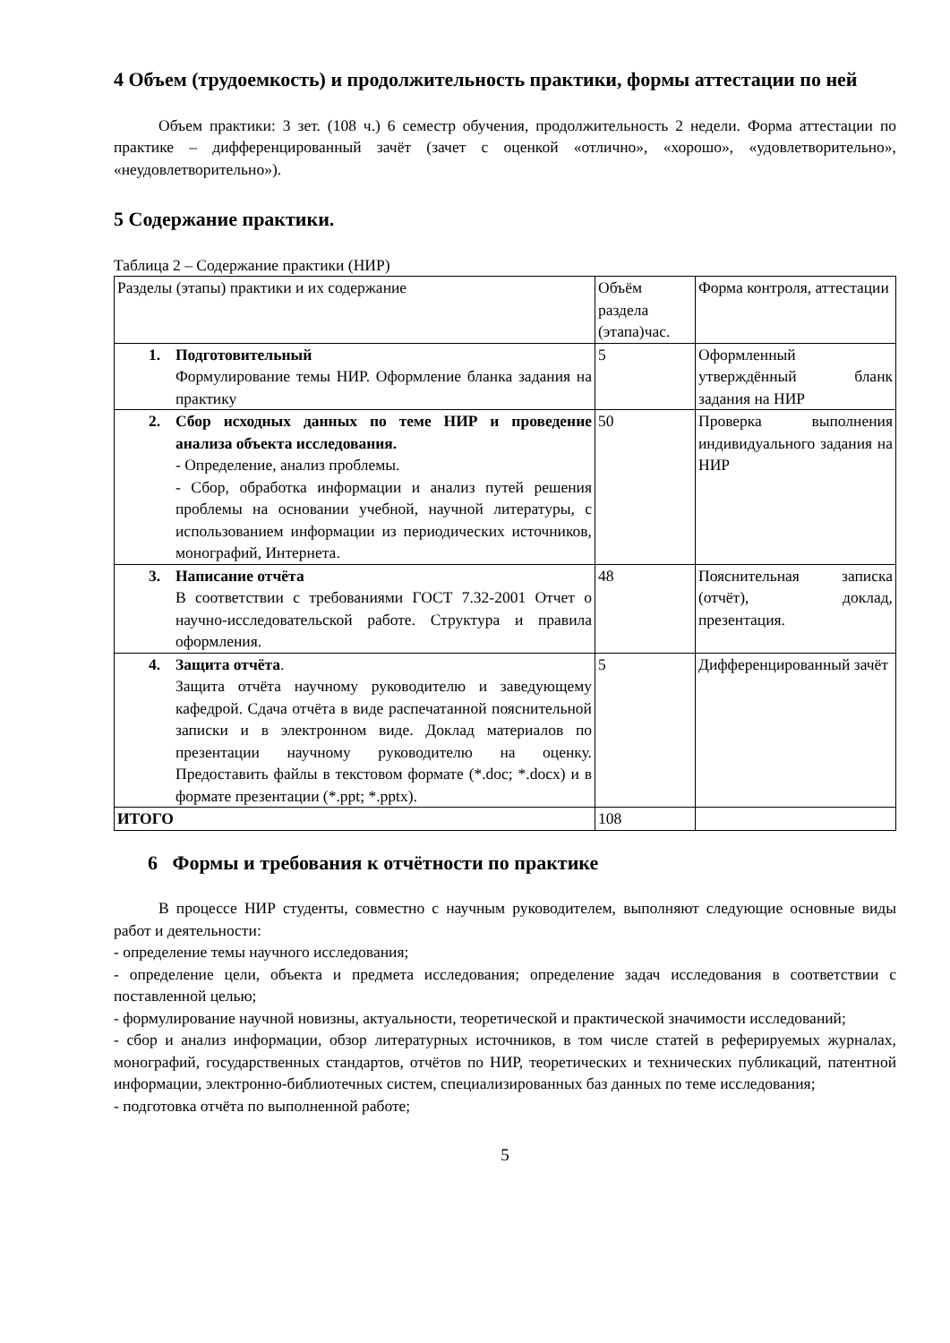4 Объем (трудоемкость) и продолжительность практики, формы аттестации по ней
Объем практики: 3 зет. (108 ч.) 6 семестр обучения, продолжительность 2 недели. Форма аттестации по практике – дифференцированный зачёт (зачет с оценкой «отлично», «хорошо», «удовлетворительно», «неудовлетворительно»).
5 Содержание практики.
Таблица 2 – Содержание практики (НИР)
| Разделы (этапы) практики и их содержание | Объём раздела (этапа)час. | Форма контроля, аттестации |
| 1. Подготовительный Формулирование темы НИР. Оформление бланка задания на практику | 5 | Оформленный утверждённый бланк задания на НИР |
| 2. Сбор исходных данных по теме НИР и проведение анализа объекта исследования. - Определение, анализ проблемы. - Сбор, обработка информации и анализ путей решения проблемы на основании учебной, научной литературы, с использованием информации из периодических источников, монографий, Интернета. | 50 | Проверка выполнения индивидуального задания на НИР |
| 3. Написание отчёта В соответствии с требованиями ГОСТ 7.32-2001 Отчет о научно-исследовательской работе. Структура и правила оформления. | 48 | Пояснительная записка (отчёт), доклад, презентация. |
| 4. Защита отчёта . Защита отчёта научному руководителю и заведующему кафедрой. Сдача отчёта в виде распечатанной пояснительной записки и в электронном виде. Доклад материалов по презентации научному руководителю на оценку. Предоставить файлы в текстовом формате (*.doc; *.docx) и в формате презентации (*.ppt; *.pptx). | 5 | Дифференцированный зачёт |
| ИТОГО | 108 | |
6 Формы и требования к отчётности по практике
В процессе НИР студенты, совместно с научным руководителем, выполняют следующие основные виды работ и деятельности:
- определение темы научного исследования;
- определение цели, объекта и предмета исследования; определение задач исследования в соответствии с поставленной целью;
- формулирование научной новизны, актуальности, теоретической и практической значимости исследований;
- сбор и анализ информации, обзор литературных источников, в том числе статей в реферируемых журналах, монографий, государственных стандартов, отчётов по НИР, теоретических и технических публикаций, патентной информации, электронно-библиотечных систем, специализированных баз данных по теме исследования;
- подготовка отчёта по выполненной работе;
5